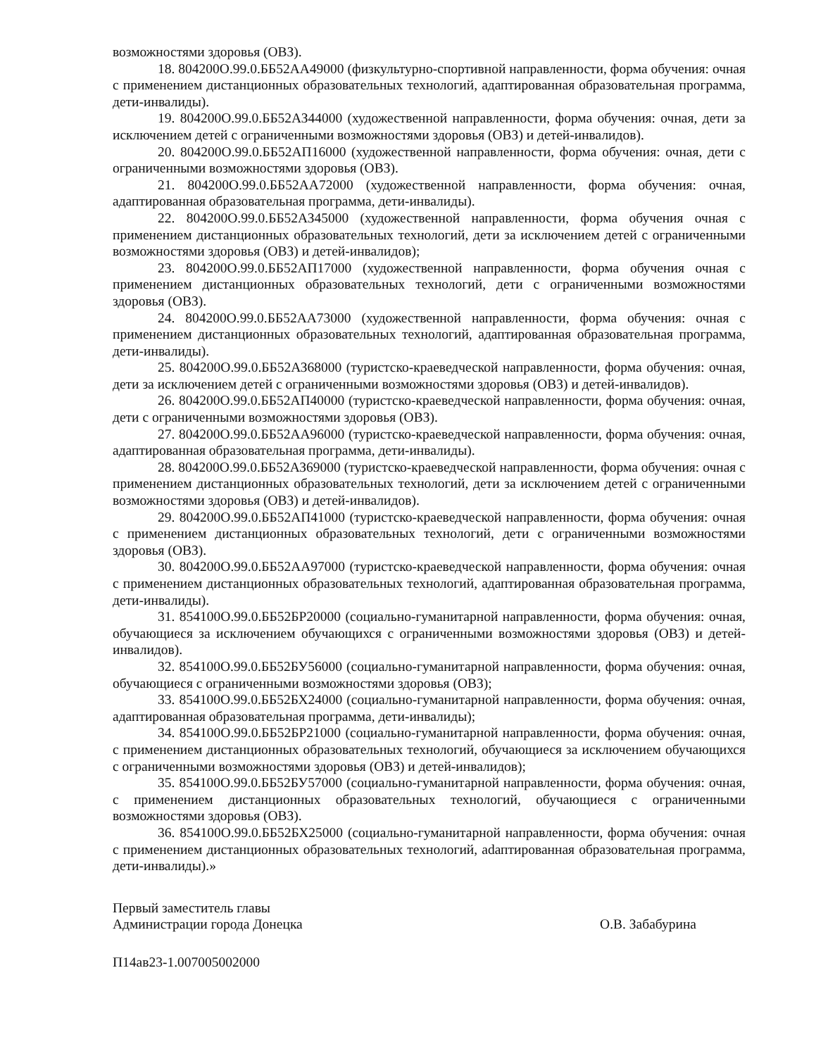возможностями здоровья (ОВЗ).
18. 804200О.99.0.ББ52АА49000 (физкультурно-спортивной направленности, форма обучения: очная с применением дистанционных образовательных технологий, адаптированная образовательная программа, дети-инвалиды).
19. 804200О.99.0.ББ52АЗ44000 (художественной направленности, форма обучения: очная, дети за исключением детей с ограниченными возможностями здоровья (ОВЗ) и детей-инвалидов).
20. 804200О.99.0.ББ52АП16000 (художественной направленности, форма обучения: очная, дети с ограниченными возможностями здоровья (ОВЗ).
21. 804200О.99.0.ББ52АА72000 (художественной направленности, форма обучения: очная, адаптированная образовательная программа, дети-инвалиды).
22. 804200О.99.0.ББ52АЗ45000 (художественной направленности, форма обучения очная с применением дистанционных образовательных технологий, дети за исключением детей с ограниченными возможностями здоровья (ОВЗ) и детей-инвалидов);
23. 804200О.99.0.ББ52АП17000 (художественной направленности, форма обучения очная с применением дистанционных образовательных технологий, дети с ограниченными возможностями здоровья (ОВЗ).
24. 804200О.99.0.ББ52АА73000 (художественной направленности, форма обучения: очная с применением дистанционных образовательных технологий, адаптированная образовательная программа, дети-инвалиды).
25. 804200О.99.0.ББ52АЗ68000 (туристско-краеведческой направленности, форма обучения: очная, дети за исключением детей с ограниченными возможностями здоровья (ОВЗ) и детей-инвалидов).
26. 804200О.99.0.ББ52АП40000 (туристско-краеведческой направленности, форма обучения: очная, дети с ограниченными возможностями здоровья (ОВЗ).
27. 804200О.99.0.ББ52АА96000 (туристско-краеведческой направленности, форма обучения: очная, адаптированная образовательная программа, дети-инвалиды).
28. 804200О.99.0.ББ52АЗ69000 (туристско-краеведческой направленности, форма обучения: очная с применением дистанционных образовательных технологий, дети за исключением детей с ограниченными возможностями здоровья (ОВЗ) и детей-инвалидов).
29. 804200О.99.0.ББ52АП41000 (туристско-краеведческой направленности, форма обучения: очная с применением дистанционных образовательных технологий, дети с ограниченными возможностями здоровья (ОВЗ).
30. 804200О.99.0.ББ52АА97000 (туристско-краеведческой направленности, форма обучения: очная с применением дистанционных образовательных технологий, адаптированная образовательная программа, дети-инвалиды).
31. 854100О.99.0.ББ52БР20000 (социально-гуманитарной направленности, форма обучения: очная, обучающиеся за исключением обучающихся с ограниченными возможностями здоровья (ОВЗ) и детей-инвалидов).
32. 854100О.99.0.ББ52БУ56000 (социально-гуманитарной направленности, форма обучения: очная, обучающиеся с ограниченными возможностями здоровья (ОВЗ);
33. 854100О.99.0.ББ52БХ24000 (социально-гуманитарной направленности, форма обучения: очная, адаптированная образовательная программа, дети-инвалиды);
34. 854100О.99.0.ББ52БР21000 (социально-гуманитарной направленности, форма обучения: очная, с применением дистанционных образовательных технологий, обучающиеся за исключением обучающихся с ограниченными возможностями здоровья (ОВЗ) и детей-инвалидов);
35. 854100О.99.0.ББ52БУ57000 (социально-гуманитарной направленности, форма обучения: очная, с применением дистанционных образовательных технологий, обучающиеся с ограниченными возможностями здоровья (ОВЗ).
36. 854100О.99.0.ББ52БХ25000 (социально-гуманитарной направленности, форма обучения: очная с применением дистанционных образовательных технологий, adаптированная образовательная программа, дети-инвалиды).»
Первый заместитель главы
Администрации города Донецка
О.В. Забабурина
П14ав23-1.007005002000